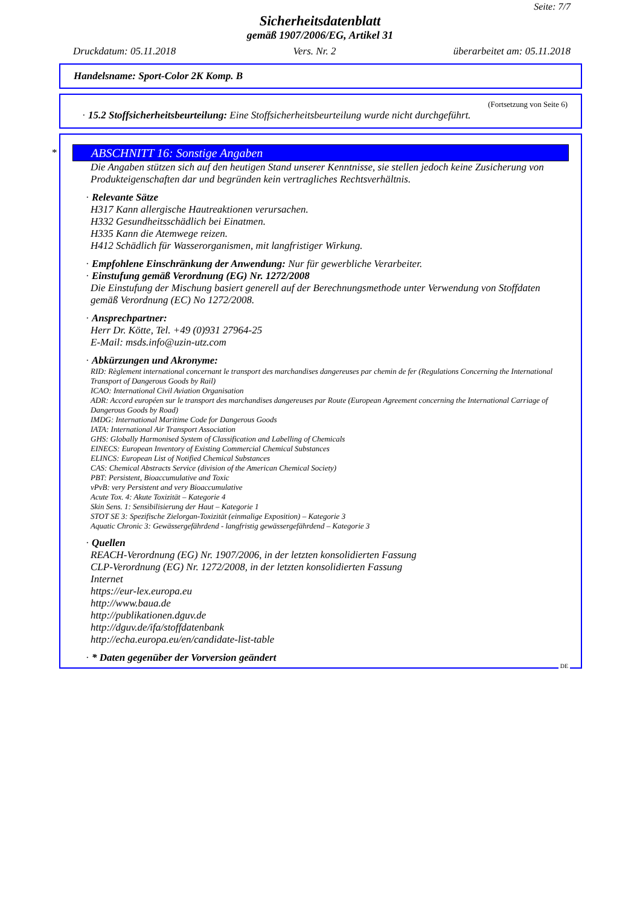Seite: 7/7
Sicherheitsdatenblatt
gemäß 1907/2006/EG, Artikel 31
Druckdatum: 05.11.2018 Vers. Nr. 2 überarbeitet am: 05.11.2018
Handelsname: Sport-Color 2K Komp. B
(Fortsetzung von Seite 6)
· 15.2 Stoffsicherheitsbeurteilung: Eine Stoffsicherheitsbeurteilung wurde nicht durchgeführt.
*
ABSCHNITT 16: Sonstige Angaben
Die Angaben stützen sich auf den heutigen Stand unserer Kenntnisse, sie stellen jedoch keine Zusicherung von Produkteigenschaften dar und begründen kein vertragliches Rechtsverhältnis.
· Relevante Sätze
H317 Kann allergische Hautreaktionen verursachen.
H332 Gesundheitsschädlich bei Einatmen.
H335 Kann die Atemwege reizen.
H412 Schädlich für Wasserorganismen, mit langfristiger Wirkung.
· Empfohlene Einschränkung der Anwendung: Nur für gewerbliche Verarbeiter.
· Einstufung gemäß Verordnung (EG) Nr. 1272/2008
Die Einstufung der Mischung basiert generell auf der Berechnungsmethode unter Verwendung von Stoffdaten gemäß Verordnung (EC) No 1272/2008.
· Ansprechpartner:
Herr Dr. Kötte, Tel. +49 (0)931 27964-25
E-Mail: msds.info@uzin-utz.com
· Abkürzungen und Akronyme:
RID: Règlement international concernant le transport des marchandises dangereuses par chemin de fer (Regulations Concerning the International Transport of Dangerous Goods by Rail)
ICAO: International Civil Aviation Organisation
ADR: Accord européen sur le transport des marchandises dangereuses par Route (European Agreement concerning the International Carriage of Dangerous Goods by Road)
IMDG: International Maritime Code for Dangerous Goods
IATA: International Air Transport Association
GHS: Globally Harmonised System of Classification and Labelling of Chemicals
EINECS: European Inventory of Existing Commercial Chemical Substances
ELINCS: European List of Notified Chemical Substances
CAS: Chemical Abstracts Service (division of the American Chemical Society)
PBT: Persistent, Bioaccumulative and Toxic
vPvB: very Persistent and very Bioaccumulative
Acute Tox. 4: Akute Toxizität – Kategorie 4
Skin Sens. 1: Sensibilisierung der Haut – Kategorie 1
STOT SE 3: Spezifische Zielorgan-Toxizität (einmalige Exposition) – Kategorie 3
Aquatic Chronic 3: Gewässergefährdend - langfristig gewässergefährdend – Kategorie 3
· Quellen
REACH-Verordnung (EG) Nr. 1907/2006, in der letzten konsolidierten Fassung
CLP-Verordnung (EG) Nr. 1272/2008, in der letzten konsolidierten Fassung
Internet
https://eur-lex.europa.eu
http://www.baua.de
http://publikationen.dguv.de
http://dguv.de/ifa/stoffdatenbank
http://echa.europa.eu/en/candidate-list-table
· * Daten gegenüber der Vorversion geändert
DE